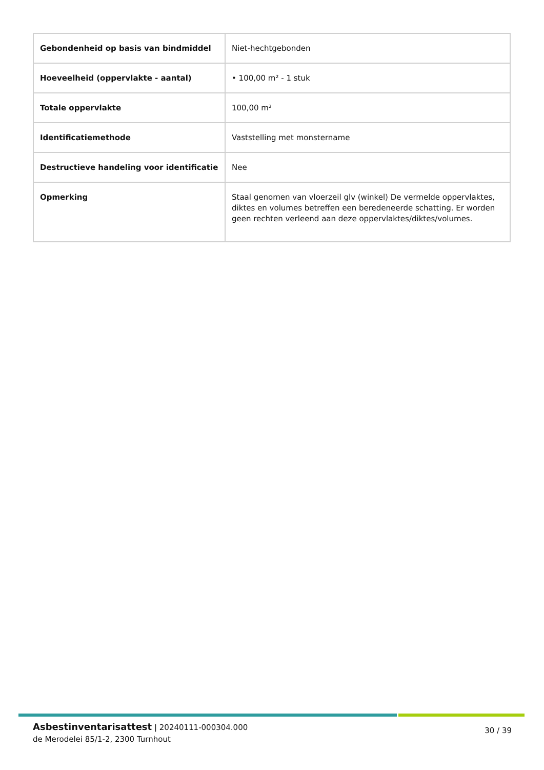| Gebondenheid op basis van bindmiddel | Niet-hechtgebonden |
| Hoeveelheid (oppervlakte - aantal) | • 100,00 m² - 1 stuk |
| Totale oppervlakte | 100,00 m² |
| Identificatiemethode | Vaststelling met monstername |
| Destructieve handeling voor identificatie | Nee |
| Opmerking | Staal genomen van vloerzeil glv (winkel) De vermelde oppervlaktes, diktes en volumes betreffen een beredeneerde schatting. Er worden geen rechten verleend aan deze oppervlaktes/diktes/volumes. |
Asbestinventarisattest | 20240111-000304.000
de Merodelei 85/1-2, 2300 Turnhout
30 / 39